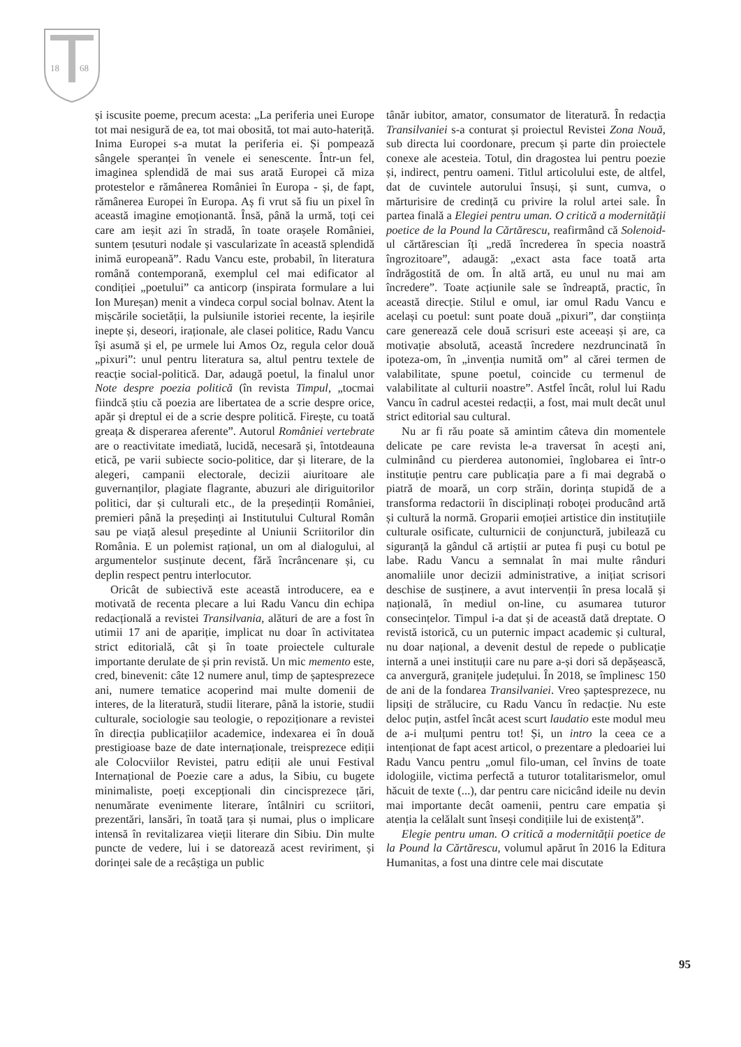18
68
și iscusite poeme, precum acesta: „La periferia unei Europe tot mai nesigură de ea, tot mai obosită, tot mai auto-hateriță. Inima Europei s-a mutat la periferia ei. Și pompează sângele speranței în venele ei senescente. Într-un fel, imaginea splendidă de mai sus arată Europei că miza protestelor e rămânerea României în Europa - și, de fapt, rămânerea Europei în Europa. Aș fi vrut să fiu un pixel în această imagine emoționantă. Însă, până la urmă, toți cei care am ieșit azi în stradă, în toate orașele României, suntem țesuturi nodale și vascularizate în această splendidă inimă europeană”. Radu Vancu este, probabil, în literatura română contemporană, exemplul cel mai edificator al condiției „poetului” ca anticorp (inspirata formulare a lui Ion Mureșan) menit a vindeca corpul social bolnav. Atent la mișcările societății, la pulsiunile istoriei recente, la ieșirile inepte și, deseori, iraționale, ale clasei politice, Radu Vancu își asumă și el, pe urmele lui Amos Oz, regula celor două „pixuri”: unul pentru literatura sa, altul pentru textele de reacție social-politică. Dar, adaugă poetul, la finalul unor Note despre poezia politică (în revista Timpul, „tocmai fiindcă știu că poezia are libertatea de a scrie despre orice, apăr și dreptul ei de a scrie despre politică. Firește, cu toată greața & disperarea aferente”. Autorul României vertebrate are o reactivitate imediată, lucidă, necesară și, întotdeauna etică, pe varii subiecte socio-politice, dar și literare, de la alegeri, campanii electorale, decizii aiuritoare ale guvernanților, plagiate flagrante, abuzuri ale diriguitorilor politici, dar și culturali etc., de la președinții României, premieri până la președinți ai Institutului Cultural Român sau pe viață alesul președinte al Uniunii Scriitorilor din România. E un polemist rațional, un om al dialogului, al argumentelor susținute decent, fără încrâncenare și, cu deplin respect pentru interlocutor.
Oricât de subiectivă este această introducere, ea e motivată de recenta plecare a lui Radu Vancu din echipa redacțională a revistei Transilvania, alături de are a fost în utimii 17 ani de apariție, implicat nu doar în activitatea strict editorială, cât și în toate proiectele culturale importante derulate de și prin revistă. Un mic memento este, cred, binevenit: câte 12 numere anul, timp de șaptesprezece ani, numere tematice acoperind mai multe domenii de interes, de la literatură, studii literare, până la istorie, studii culturale, sociologie sau teologie, o repoziționare a revistei în direcția publicațiilor academice, indexarea ei în două prestigioase baze de date internaționale, treisprezece ediții ale Colocviilor Revistei, patru ediții ale unui Festival Internațional de Poezie care a adus, la Sibiu, cu bugete minimaliste, poeți excepționali din cincisprezece țări, nenumărate evenimente literare, întâlniri cu scriitori, prezentări, lansări, în toată țara și numai, plus o implicare intensă în revitalizarea vieții literare din Sibiu. Din multe puncte de vedere, lui i se datorează acest reviriment, și dorinței sale de a recâștiga un public
tânăr iubitor, amator, consumator de literatură. În redacția Transilvaniei s-a conturat și proiectul Revistei Zona Nouă, sub directa lui coordonare, precum și parte din proiectele conexe ale acesteia. Totul, din dragostea lui pentru poezie și, indirect, pentru oameni. Titlul articolului este, de altfel, dat de cuvintele autorului însuși, și sunt, cumva, o mărturisire de credință cu privire la rolul artei sale. În partea finală a Elegiei pentru uman. O critică a modernității poetice de la Pound la Cărtărescu, reafirmând că Solenoid-ul cărtărescian îți „redă încrederea în specia noastră îngrozitoare”, adaugă: „exact asta face toată arta îndrăgostită de om. În altă artă, eu unul nu mai am încredere”. Toate acțiunile sale se îndreaptă, practic, în această direcție. Stilul e omul, iar omul Radu Vancu e același cu poetul: sunt poate două „pixuri”, dar conștiința care generează cele două scrisuri este aceeași și are, ca motivație absolută, această încredere nezdruncinată în ipoteza-om, în „invenția numită om” al cărei termen de valabilitate, spune poetul, coincide cu termenul de valabilitate al culturii noastre”. Astfel încât, rolul lui Radu Vancu în cadrul acestei redacții, a fost, mai mult decât unul strict editorial sau cultural.
Nu ar fi rău poate să amintim câteva din momentele delicate pe care revista le-a traversat în acești ani, culminând cu pierderea autonomiei, înglobarea ei într-o instituție pentru care publicația pare a fi mai degrabă o piatră de moară, un corp străin, dorința stupidă de a transforma redactorii în disciplinați roboței producând artă și cultură la normă. Groparii emoției artistice din instituțiile culturale osificate, culturnicii de conjunctură, jubilează cu siguranță la gândul că artiștii ar putea fi puși cu botul pe labe. Radu Vancu a semnalat în mai multe rânduri anomaliile unor decizii administrative, a inițiat scrisori deschise de susținere, a avut intervenții în presa locală și națională, în mediul on-line, cu asumarea tuturor consecințelor. Timpul i-a dat și de această dată dreptate. O revistă istorică, cu un puternic impact academic și cultural, nu doar național, a devenit destul de repede o publicație internă a unei instituții care nu pare a-și dori să depășească, ca anvergură, granițele județului. În 2018, se împlinesc 150 de ani de la fondarea Transilvaniei. Vreo șaptesprezece, nu lipsiți de strălucire, cu Radu Vancu în redacție. Nu este deloc puțin, astfel încât acest scurt laudatio este modul meu de a-i mulțumi pentru tot! Și, un intro la ceea ce a intenționat de fapt acest articol, o prezentare a pledoariei lui Radu Vancu pentru „omul filo-uman, cel învins de toate idologiile, victima perfectă a tuturor totalitarismelor, omul hăcuit de texte (...), dar pentru care nicicând ideile nu devin mai importante decât oamenii, pentru care empatia și atenția la celălalt sunt înseși condițiile lui de existență”.
Elegie pentru uman. O critică a modernității poetice de la Pound la Cărtărescu, volumul apărut în 2016 la Editura Humanitas, a fost una dintre cele mai discutate
95